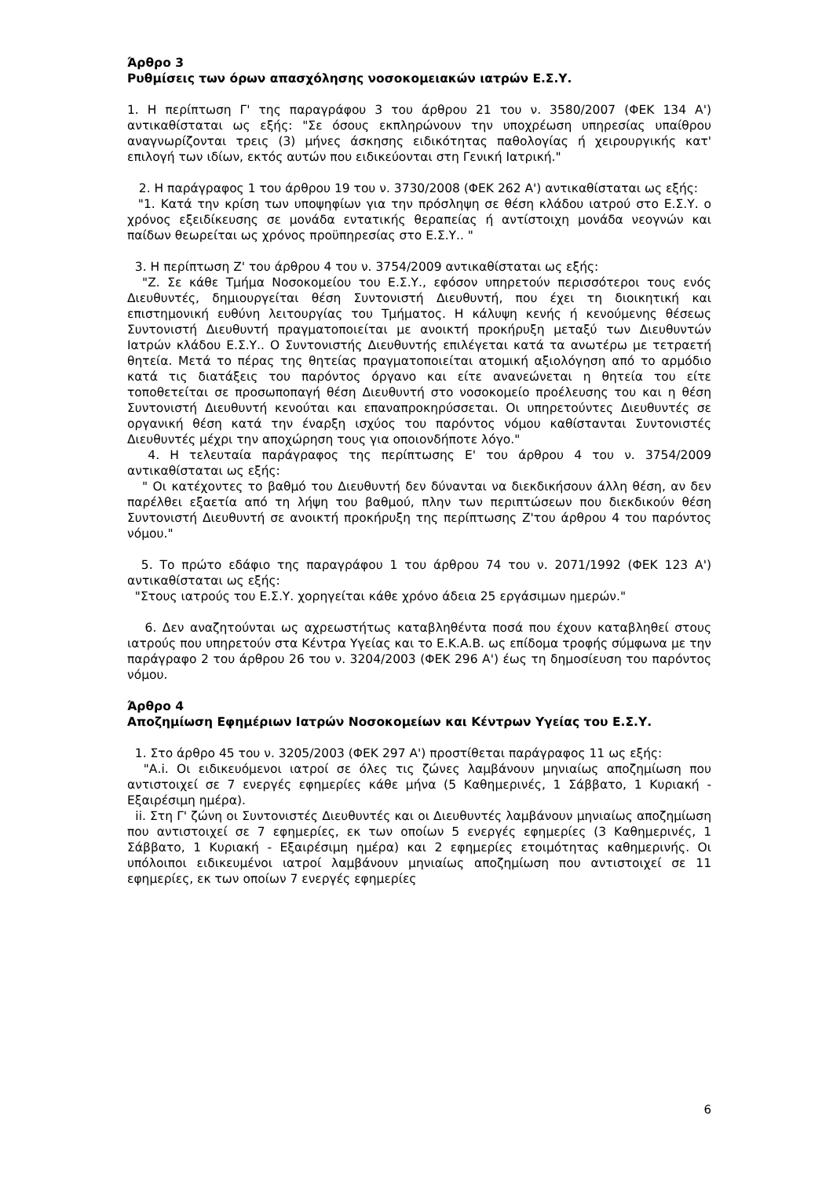Άρθρο 3
Ρυθμίσεις των όρων απασχόλησης νοσοκομειακών ιατρών Ε.Σ.Υ.
1. Η περίπτωση Γ' της παραγράφου 3 του άρθρου 21 του ν. 3580/2007 (ΦΕΚ 134 Α') αντικαθίσταται ως εξής: "Σε όσους εκπληρώνουν την υποχρέωση υπηρεσίας υπαίθρου αναγνωρίζονται τρεις (3) μήνες άσκησης ειδικότητας παθολογίας ή χειρουργικής κατ' επιλογή των ιδίων, εκτός αυτών που ειδικεύονται στη Γενική Ιατρική."
2. Η παράγραφος 1 του άρθρου 19 του ν. 3730/2008 (ΦΕΚ 262 Α') αντικαθίσταται ως εξής:
"1. Κατά την κρίση των υποψηφίων για την πρόσληψη σε θέση κλάδου ιατρού στο Ε.Σ.Υ. ο χρόνος εξειδίκευσης σε μονάδα εντατικής θεραπείας ή αντίστοιχη μονάδα νεογνών και παίδων θεωρείται ως χρόνος προϋπηρεσίας στο Ε.Σ.Υ.. "
3. Η περίπτωση Ζ' του άρθρου 4 του ν. 3754/2009 αντικαθίσταται ως εξής:
"Ζ. Σε κάθε Τμήμα Νοσοκομείου του Ε.Σ.Υ., εφόσον υπηρετούν περισσότεροι τους ενός Διευθυντές, δημιουργείται θέση Συντονιστή Διευθυντή, που έχει τη διοικητική και επιστημονική ευθύνη λειτουργίας του Τμήματος. Η κάλυψη κενής ή κενούμενης θέσεως Συντονιστή Διευθυντή πραγματοποιείται με ανοικτή προκήρυξη μεταξύ των Διευθυντών Ιατρών κλάδου Ε.Σ.Υ.. Ο Συντονιστής Διευθυντής επιλέγεται κατά τα ανωτέρω με τετραετή θητεία. Μετά το πέρας της θητείας πραγματοποιείται ατομική αξιολόγηση από το αρμόδιο κατά τις διατάξεις του παρόντος όργανο και είτε ανανεώνεται η θητεία του είτε τοποθετείται σε προσωποπαγή θέση Διευθυντή στο νοσοκομείο προέλευσης του και η θέση Συντονιστή Διευθυντή κενούται και επαναπροκηρύσσεται. Οι υπηρετούντες Διευθυντές σε οργανική θέση κατά την έναρξη ισχύος του παρόντος νόμου καθίστανται Συντονιστές Διευθυντές μέχρι την αποχώρηση τους για οποιονδήποτε λόγο."
4. Η τελευταία παράγραφος της περίπτωσης Ε' του άρθρου 4 του ν. 3754/2009 αντικαθίσταται ως εξής:
" Οι κατέχοντες το βαθμό του Διευθυντή δεν δύνανται να διεκδικήσουν άλλη θέση, αν δεν παρέλθει εξαετία από τη λήψη του βαθμού, πλην των περιπτώσεων που διεκδικούν θέση Συντονιστή Διευθυντή σε ανοικτή προκήρυξη της περίπτωσης Ζ'του άρθρου 4 του παρόντος νόμου."
5. Το πρώτο εδάφιο της παραγράφου 1 του άρθρου 74 του ν. 2071/1992 (ΦΕΚ 123 Α') αντικαθίσταται ως εξής:
"Στους ιατρούς του Ε.Σ.Υ. χορηγείται κάθε χρόνο άδεια 25 εργάσιμων ημερών."
6. Δεν αναζητούνται ως αχρεωστήτως καταβληθέντα ποσά που έχουν καταβληθεί στους ιατρούς που υπηρετούν στα Κέντρα Υγείας και το Ε.Κ.Α.Β. ως επίδομα τροφής σύμφωνα με την παράγραφο 2 του άρθρου 26 του ν. 3204/2003 (ΦΕΚ 296 Α') έως τη δημοσίευση του παρόντος νόμου.
Άρθρο 4
Αποζημίωση Εφημέριων Ιατρών Νοσοκομείων και Κέντρων Υγείας του Ε.Σ.Υ.
1. Στο άρθρο 45 του ν. 3205/2003 (ΦΕΚ 297 Α') προστίθεται παράγραφος 11 ως εξής:
"Α.i. Οι ειδικευόμενοι ιατροί σε όλες τις ζώνες λαμβάνουν μηνιαίως αποζημίωση που αντιστοιχεί σε 7 ενεργές εφημερίες κάθε μήνα (5 Καθημερινές, 1 Σάββατο, 1 Κυριακή - Εξαιρέσιμη ημέρα).
ii. Στη Γ' ζώνη οι Συντονιστές Διευθυντές και οι Διευθυντές λαμβάνουν μηνιαίως αποζημίωση που αντιστοιχεί σε 7 εφημερίες, εκ των οποίων 5 ενεργές εφημερίες (3 Καθημερινές, 1 Σάββατο, 1 Κυριακή - Εξαιρέσιμη ημέρα) και 2 εφημερίες ετοιμότητας καθημερινής. Οι υπόλοιποι ειδικευμένοι ιατροί λαμβάνουν μηνιαίως αποζημίωση που αντιστοιχεί σε 11 εφημερίες, εκ των οποίων 7 ενεργές εφημερίες
6